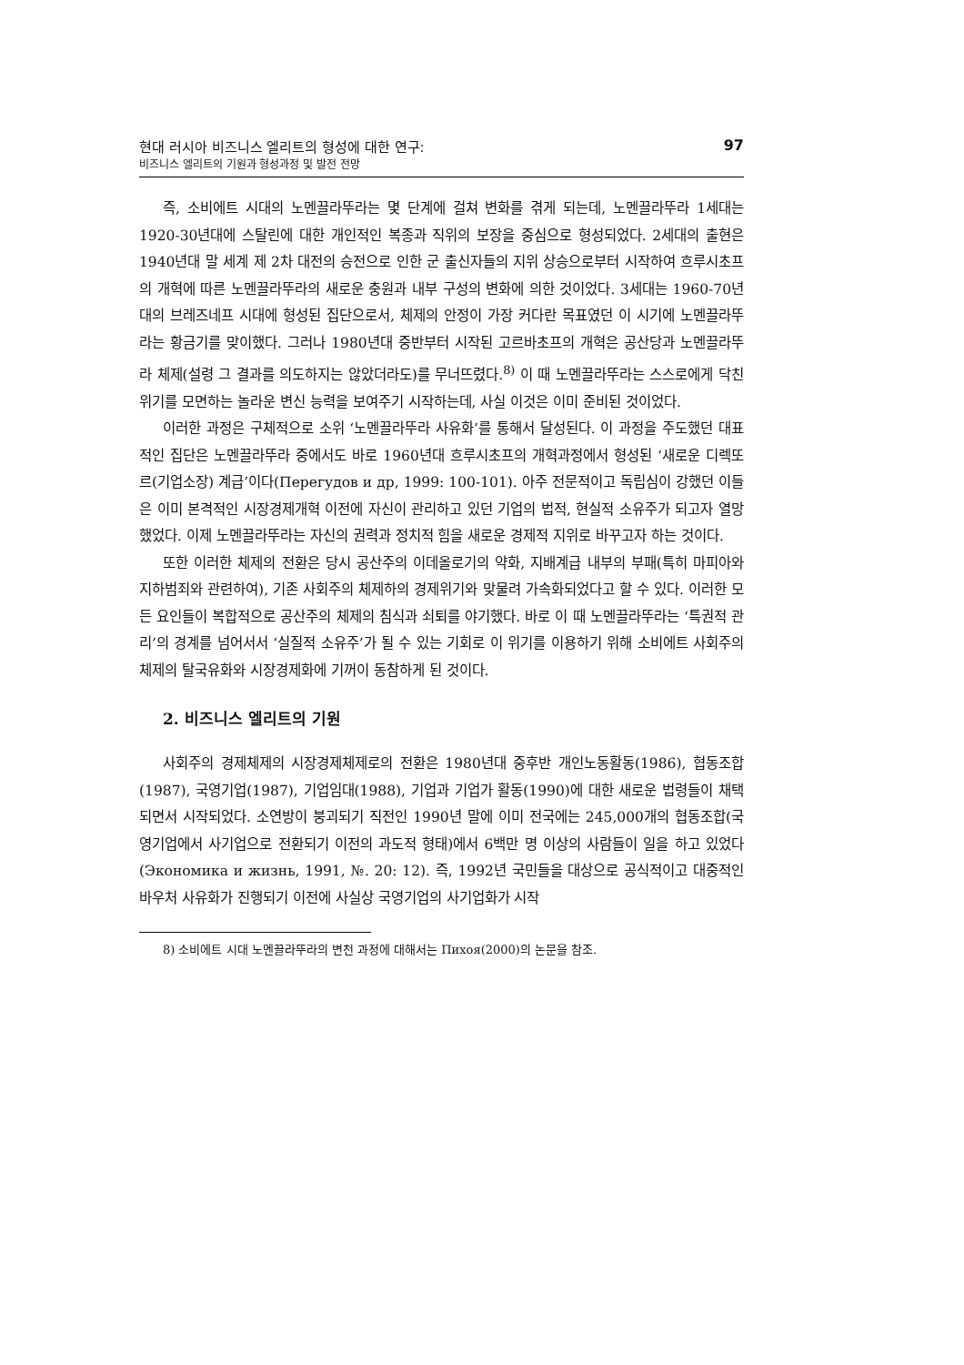현대 러시아 비즈니스 엘리트의 형성에 대한 연구:
비즈니스 엘리트의 기원과 형성과정 및 발전 전망
97
즉, 소비에트 시대의 노멘끌라뚜라는 몇 단계에 걸쳐 변화를 겪게 되는데, 노멘끌라뚜라 1세대는 1920-30년대에 스탈린에 대한 개인적인 복종과 직위의 보장을 중심으로 형성되었다. 2세대의 출현은 1940년대 말 세계 제 2차 대전의 승전으로 인한 군 출신자들의 지위 상승으로부터 시작하여 흐루시초프의 개혁에 따른 노멘끌라뚜라의 새로운 충원과 내부 구성의 변화에 의한 것이었다. 3세대는 1960-70년대의 브레즈네프 시대에 형성된 집단으로서, 체제의 안정이 가장 커다란 목표였던 이 시기에 노멘끌라뚜라는 황금기를 맞이했다. 그러나 1980년대 중반부터 시작된 고르바초프의 개혁은 공산당과 노멘끌라뚜라 체제(설령 그 결과를 의도하지는 않았더라도)를 무너뜨렸다.<sup>8)</sup> 이 때 노멘끌라뚜라는 스스로에게 닥친 위기를 모면하는 놀라운 변신 능력을 보여주기 시작하는데, 사실 이것은 이미 준비된 것이었다.
이러한 과정은 구체적으로 소위 ‘노멘끌라뚜라 사유화’를 통해서 달성된다. 이 과정을 주도했던 대표적인 집단은 노멘끌라뚜라 중에서도 바로 1960년대 흐루시초프의 개혁과정에서 형성된 ‘새로운 디렉또르(기업소장) 계급’이다(Перегудов и др, 1999: 100-101). 아주 전문적이고 독립심이 강했던 이들은 이미 본격적인 시장경제개혁 이전에 자신이 관리하고 있던 기업의 법적, 현실적 소유주가 되고자 열망했었다. 이제 노멘끌라뚜라는 자신의 권력과 정치적 힘을 새로운 경제적 지위로 바꾸고자 하는 것이다.
또한 이러한 체제의 전환은 당시 공산주의 이데올로기의 약화, 지배계급 내부의 부패(특히 마피아와 지하범죄와 관련하여), 기존 사회주의 체제하의 경제위기와 맞물려 가속화되었다고 할 수 있다. 이러한 모든 요인들이 복합적으로 공산주의 체제의 침식과 쇠퇴를 야기했다. 바로 이 때 노멘끌라뚜라는 ‘특권적 관리’의 경계를 넘어서서 ‘실질적 소유주’가 될 수 있는 기회로 이 위기를 이용하기 위해 소비에트 사회주의 체제의 탈국유화와 시장경제화에 기꺼이 동참하게 된 것이다.
2. 비즈니스 엘리트의 기원
사회주의 경제체제의 시장경제체제로의 전환은 1980년대 중후반 개인노동활동(1986), 협동조합(1987), 국영기업(1987), 기업임대(1988), 기업과 기업가 활동(1990)에 대한 새로운 법령들이 채택되면서 시작되었다. 소연방이 붕괴되기 직전인 1990년 말에 이미 전국에는 245,000개의 협동조합(국영기업에서 사기업으로 전환되기 이전의 과도적 형태)에서 6백만 명 이상의 사람들이 일을 하고 있었다(Экономика и жизнь, 1991, №. 20: 12). 즉, 1992년 국민들을 대상으로 공식적이고 대중적인 바우처 사유화가 진행되기 이전에 사실상 국영기업의 사기업화가 시작
8) 소비에트 시대 노멘끌라뚜라의 변천 과정에 대해서는 Пихоя(2000)의 논문을 참조.